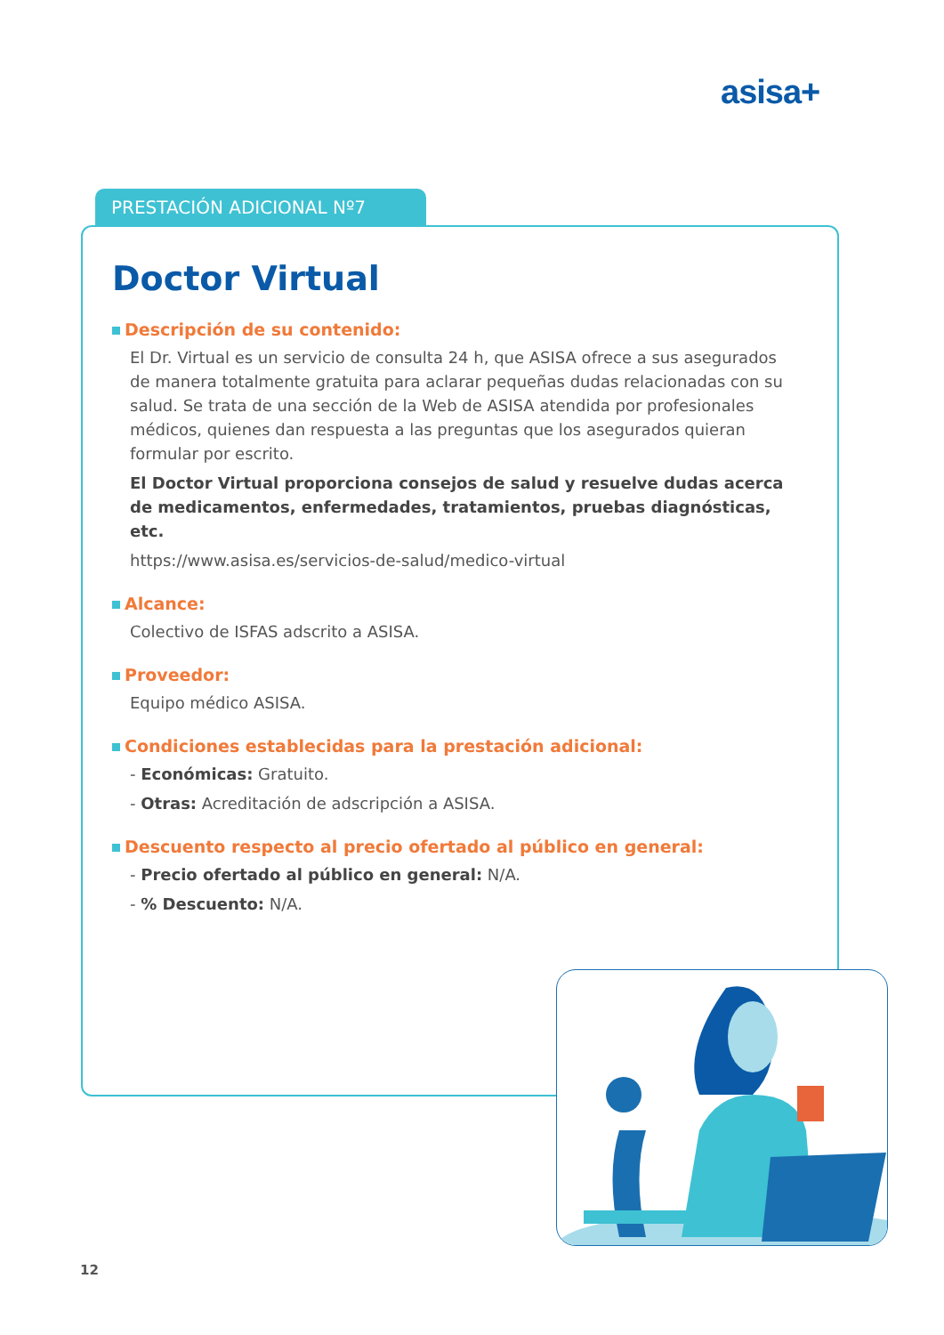asisa+
PRESTACIÓN ADICIONAL Nº7
Doctor Virtual
Descripción de su contenido:
El Dr. Virtual es un servicio de consulta 24 h, que ASISA ofrece a sus asegurados de manera totalmente gratuita para aclarar pequeñas dudas relacionadas con su salud. Se trata de una sección de la Web de ASISA atendida por profesionales médicos, quienes dan respuesta a las preguntas que los asegurados quieran formular por escrito.
El Doctor Virtual proporciona consejos de salud y resuelve dudas acerca de medicamentos, enfermedades, tratamientos, pruebas diagnósticas, etc.
https://www.asisa.es/servicios-de-salud/medico-virtual
Alcance:
Colectivo de ISFAS adscrito a ASISA.
Proveedor:
Equipo médico ASISA.
Condiciones establecidas para la prestación adicional:
- Económicas: Gratuito.
- Otras: Acreditación de adscripción a ASISA.
Descuento respecto al precio ofertado al público en general:
- Precio ofertado al público en general: N/A.
- % Descuento: N/A.
12